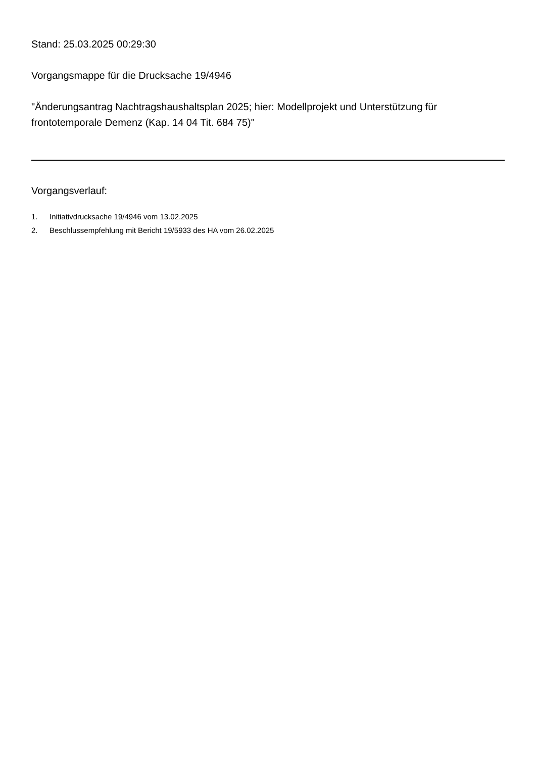Stand: 25.03.2025 00:29:30
Vorgangsmappe für die Drucksache 19/4946
"Änderungsantrag Nachtragshaushaltsplan 2025; hier: Modellprojekt und Unterstützung für frontotemporale Demenz (Kap. 14 04 Tit. 684 75)"
Vorgangsverlauf:
1. Initiativdrucksache 19/4946 vom 13.02.2025
2. Beschlussempfehlung mit Bericht 19/5933 des HA vom 26.02.2025